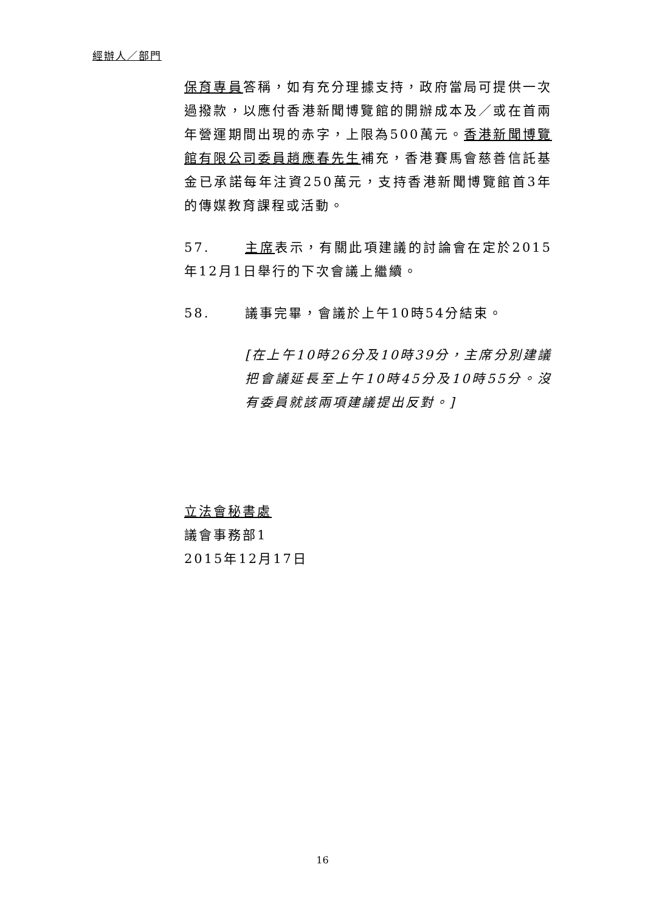經辦人／部門
保育專員答稱，如有充分理據支持，政府當局可提供一次過撥款，以應付香港新聞博覽館的開辦成本及／或在首兩年營運期間出現的赤字，上限為500萬元。香港新聞博覽館有限公司委員趙應春先生補充，香港賽馬會慈善信託基金已承諾每年注資250萬元，支持香港新聞博覽館首3年的傳媒教育課程或活動。
57. 主席表示，有關此項建議的討論會在定於2015年12月1日舉行的下次會議上繼續。
58. 議事完畢，會議於上午10時54分結束。
[在上午10時26分及10時39分，主席分別建議把會議延長至上午10時45分及10時55分。沒有委員就該兩項建議提出反對。]
立法會秘書處
議會事務部1
2015年12月17日
16